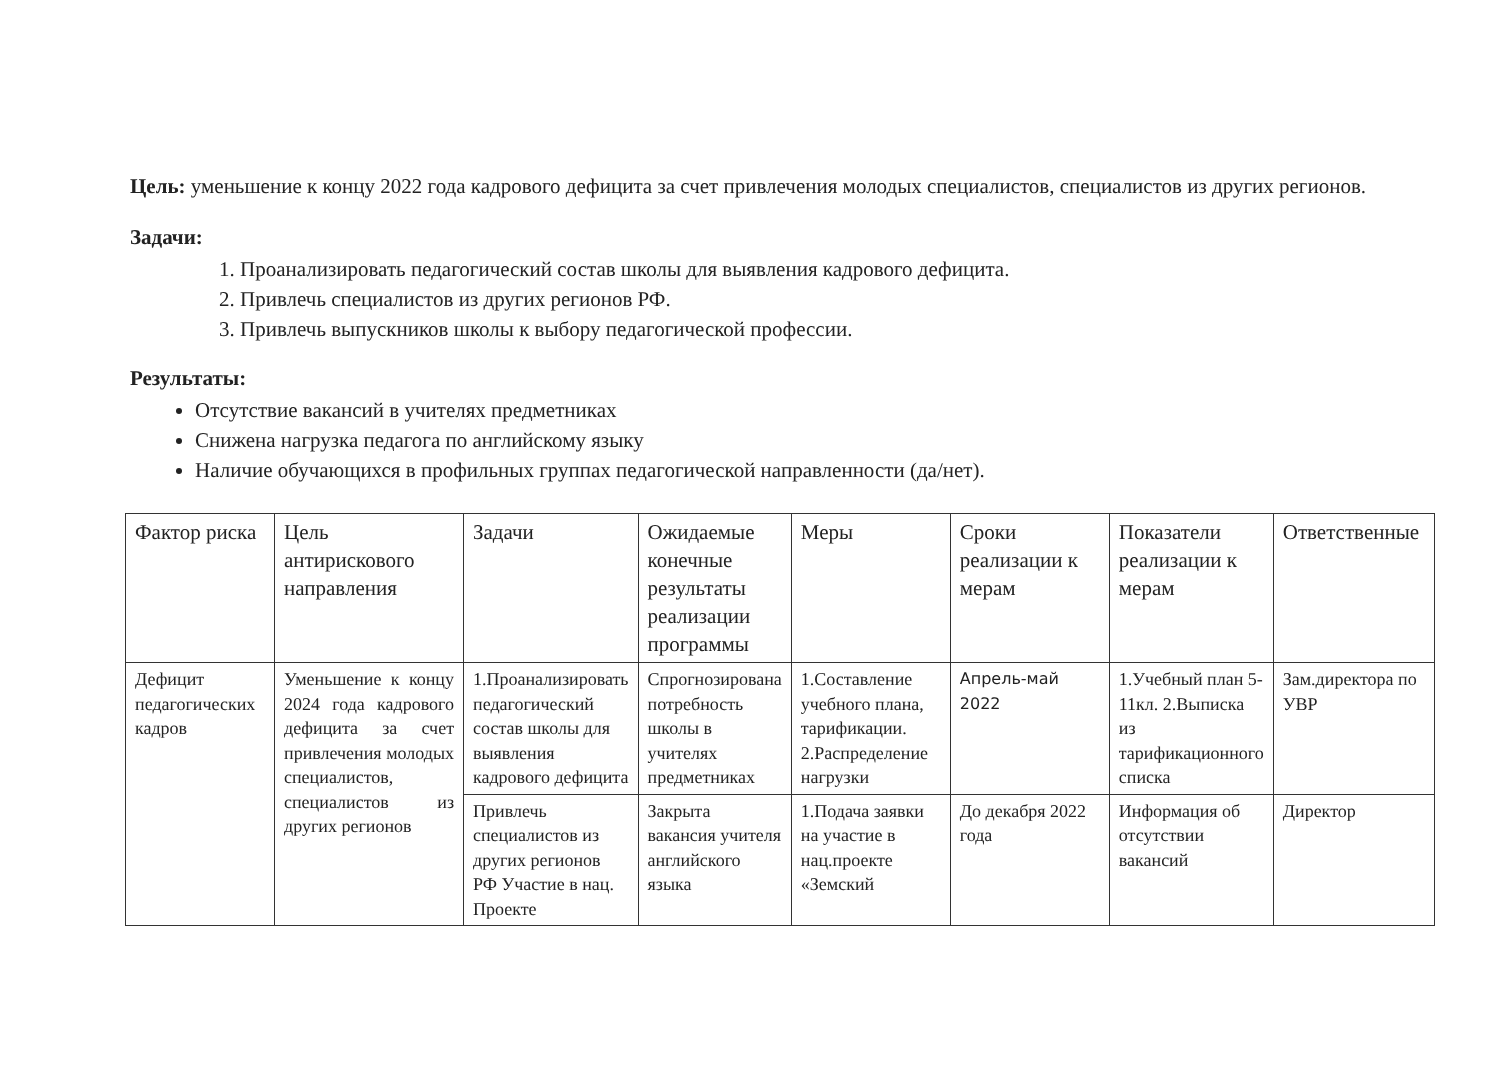Цель: уменьшение к концу 2022 года кадрового дефицита за счет привлечения молодых специалистов, специалистов из других регионов.
Задачи:
1. Проанализировать педагогический состав школы для выявления кадрового дефицита.
2. Привлечь специалистов из других регионов РФ.
3. Привлечь выпускников школы к выбору педагогической профессии.
Результаты:
Отсутствие вакансий в учителях предметниках
Снижена нагрузка педагога по английскому языку
Наличие обучающихся в профильных группах педагогической направленности (да/нет).
| Фактор риска | Цель антирискового направления | Задачи | Ожидаемые конечные результаты реализации программы | Меры | Сроки реализации к мерам | Показатели реализации к мерам | Ответственные |
| --- | --- | --- | --- | --- | --- | --- | --- |
| Дефицит педагогических кадров | Уменьшение к концу 2024 года кадрового дефицита за счет привлечения молодых специалистов, специалистов из других регионов | 1.Проанализировать педагогический состав школы для выявления кадрового дефицита | Спрогнозирована потребность школы в учителях предметниках | 1.Составление учебного плана, тарификации. 2.Распределение нагрузки | Апрель-май 2022 | 1.Учебный план 5-11кл. 2.Выписка из тарификационного списка | Зам.директора по УВР |
| | | Привлечь специалистов из других регионов РФ Участие в нац. Проекте | Закрыта вакансия учителя английского языка | 1.Подача заявки на участие в нац.проекте «Земский | До декабря 2022 года | Информация об отсутствии вакансий | Директор |